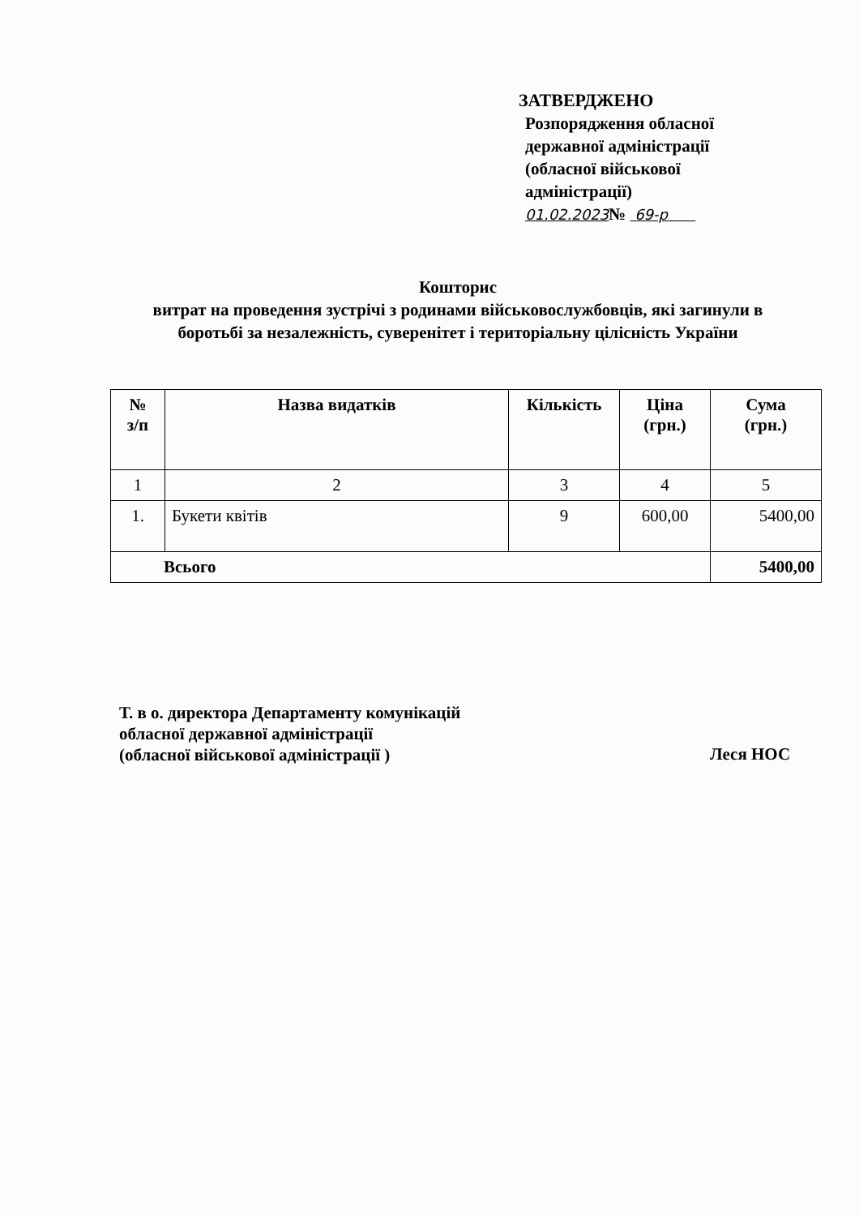ЗАТВЕРДЖЕНО
Розпорядження обласної
державної адміністрації
(обласної військової
адміністрації)
01.02.2023№ 69-р
Кошторис
витрат на проведення зустрічі з родинами військовослужбовців, які загинули в боротьбі за незалежність, суверенітет і територіальну цілісність України
| № з/п | Назва видатків | Кількість | Ціна (грн.) | Сума (грн.) |
| --- | --- | --- | --- | --- |
| 1 | 2 | 3 | 4 | 5 |
| 1. | Букети квітів | 9 | 600,00 | 5400,00 |
| Всього | | | | 5400,00 |
Т. в о. директора Департаменту комунікацій
обласної державної адміністрації
(обласної військової адміністрації )
Леся НОС